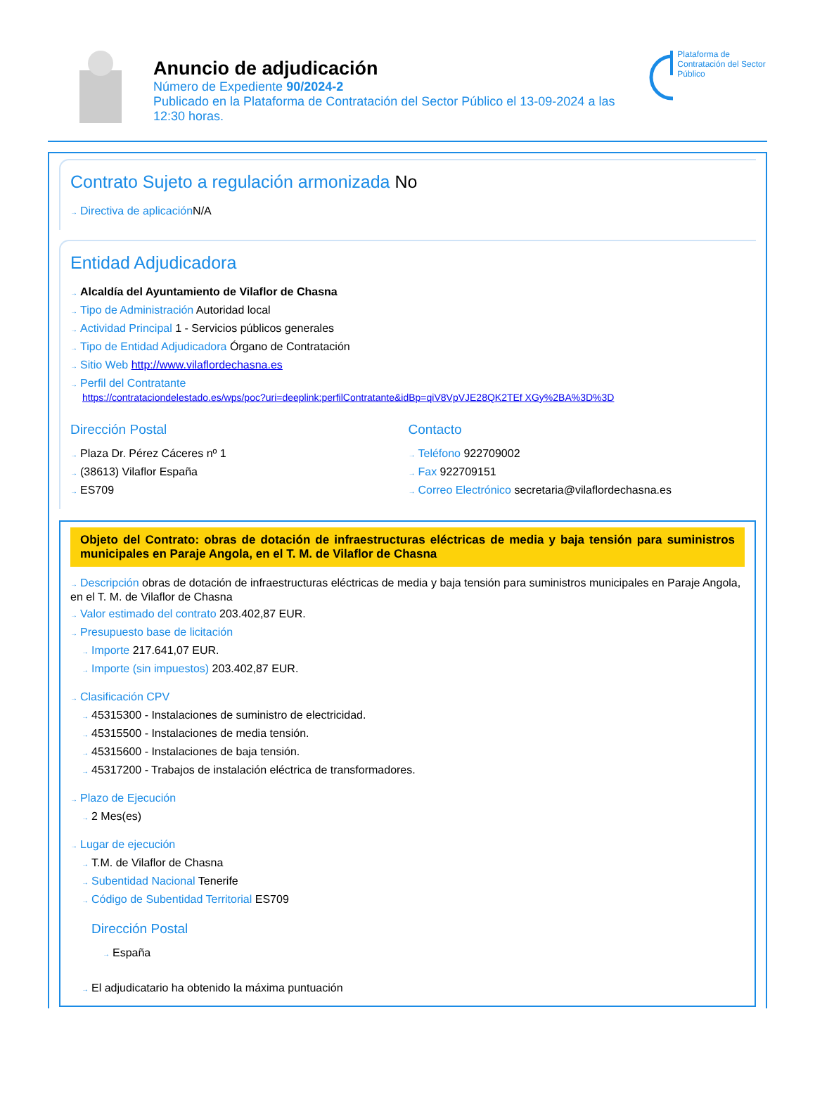Anuncio de adjudicación
Número de Expediente 90/2024-2
Publicado en la Plataforma de Contratación del Sector Público el 13-09-2024 a las 12:30 horas.
Plataforma de Contratación del Sector Público
Contrato Sujeto a regulación armonizada No
Directiva de aplicación N/A
Entidad Adjudicadora
Alcaldía del Ayuntamiento de Vilaflor de Chasna
Tipo de Administración Autoridad local
Actividad Principal 1 - Servicios públicos generales
Tipo de Entidad Adjudicadora Órgano de Contratación
Sitio Web http://www.vilaflordechasna.es
Perfil del Contratante
https://contrataciondelestado.es/wps/poc?uri=deeplink:perfilContratante&idBp=qiV8VpVJE28QK2TEf XGy%2BA%3D%3D
Dirección Postal
Plaza Dr. Pérez Cáceres nº 1
(38613) Vilaflor España
ES709
Contacto
Teléfono 922709002
Fax 922709151
Correo Electrónico secretaria@vilaflordechasna.es
Objeto del Contrato: obras de dotación de infraestructuras eléctricas de media y baja tensión para suministros municipales en Paraje Angola, en el T. M. de Vilaflor de Chasna
Descripción obras de dotación de infraestructuras eléctricas de media y baja tensión para suministros municipales en Paraje Angola, en el T. M. de Vilaflor de Chasna
Valor estimado del contrato 203.402,87 EUR.
Presupuesto base de licitación
Importe 217.641,07 EUR.
Importe (sin impuestos) 203.402,87 EUR.
Clasificación CPV
45315300 - Instalaciones de suministro de electricidad.
45315500 - Instalaciones de media tensión.
45315600 - Instalaciones de baja tensión.
45317200 - Trabajos de instalación eléctrica de transformadores.
Plazo de Ejecución
2 Mes(es)
Lugar de ejecución
T.M. de Vilaflor de Chasna
Subentidad Nacional Tenerife
Código de Subentidad Territorial ES709
Dirección Postal
España
El adjudicatario ha obtenido la máxima puntuación